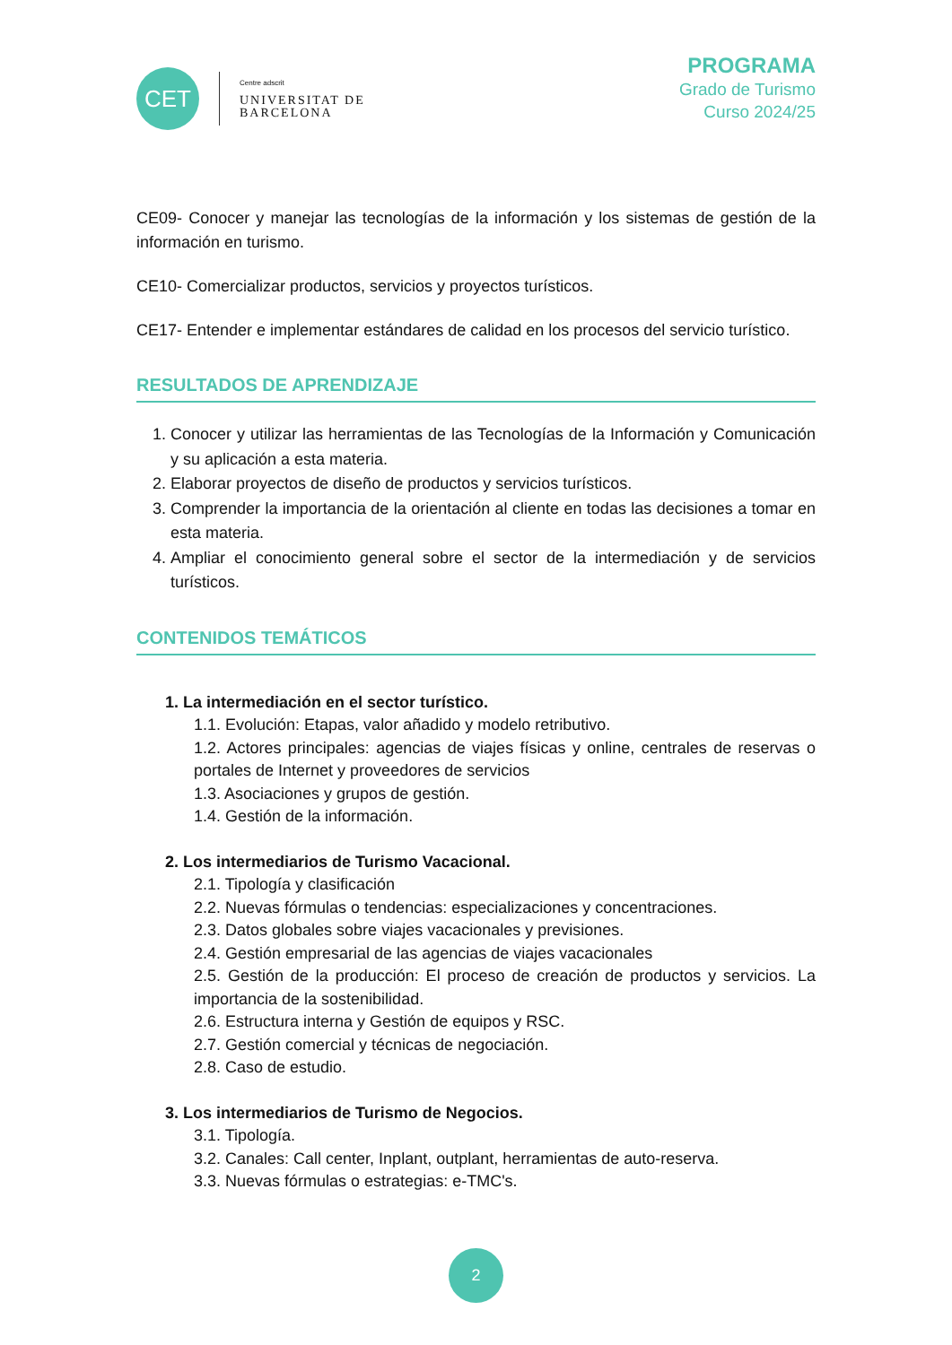CET
Centre adscrit
UNIVERSITAT DE
BARCELONA
PROGRAMA
Grado de Turismo
Curso 2024/25
CE09- Conocer y manejar las tecnologías de la información y los sistemas de gestión de la información en turismo.
CE10- Comercializar productos, servicios y proyectos turísticos.
CE17- Entender e implementar estándares de calidad en los procesos del servicio turístico.
RESULTADOS DE APRENDIZAJE
1. Conocer y utilizar las herramientas de las Tecnologías de la Información y Comunicación y su aplicación a esta materia.
2. Elaborar proyectos de diseño de productos y servicios turísticos.
3. Comprender la importancia de la orientación al cliente en todas las decisiones a tomar en esta materia.
4. Ampliar el conocimiento general sobre el sector de la intermediación y de servicios turísticos.
CONTENIDOS TEMÁTICOS
1. La intermediación en el sector turístico.
1.1. Evolución: Etapas, valor añadido y modelo retributivo.
1.2. Actores principales: agencias de viajes físicas y online, centrales de reservas o portales de Internet y proveedores de servicios
1.3. Asociaciones y grupos de gestión.
1.4. Gestión de la información.
2. Los intermediarios de Turismo Vacacional.
2.1. Tipología y clasificación
2.2. Nuevas fórmulas o tendencias: especializaciones y concentraciones.
2.3. Datos globales sobre viajes vacacionales y previsiones.
2.4. Gestión empresarial de las agencias de viajes vacacionales
2.5. Gestión de la producción: El proceso de creación de productos y servicios. La importancia de la sostenibilidad.
2.6. Estructura interna y Gestión de equipos y RSC.
2.7. Gestión comercial y técnicas de negociación.
2.8. Caso de estudio.
3. Los intermediarios de Turismo de Negocios.
3.1. Tipología.
3.2. Canales: Call center, Inplant, outplant, herramientas de auto-reserva.
3.3. Nuevas fórmulas o estrategias: e-TMC's.
2